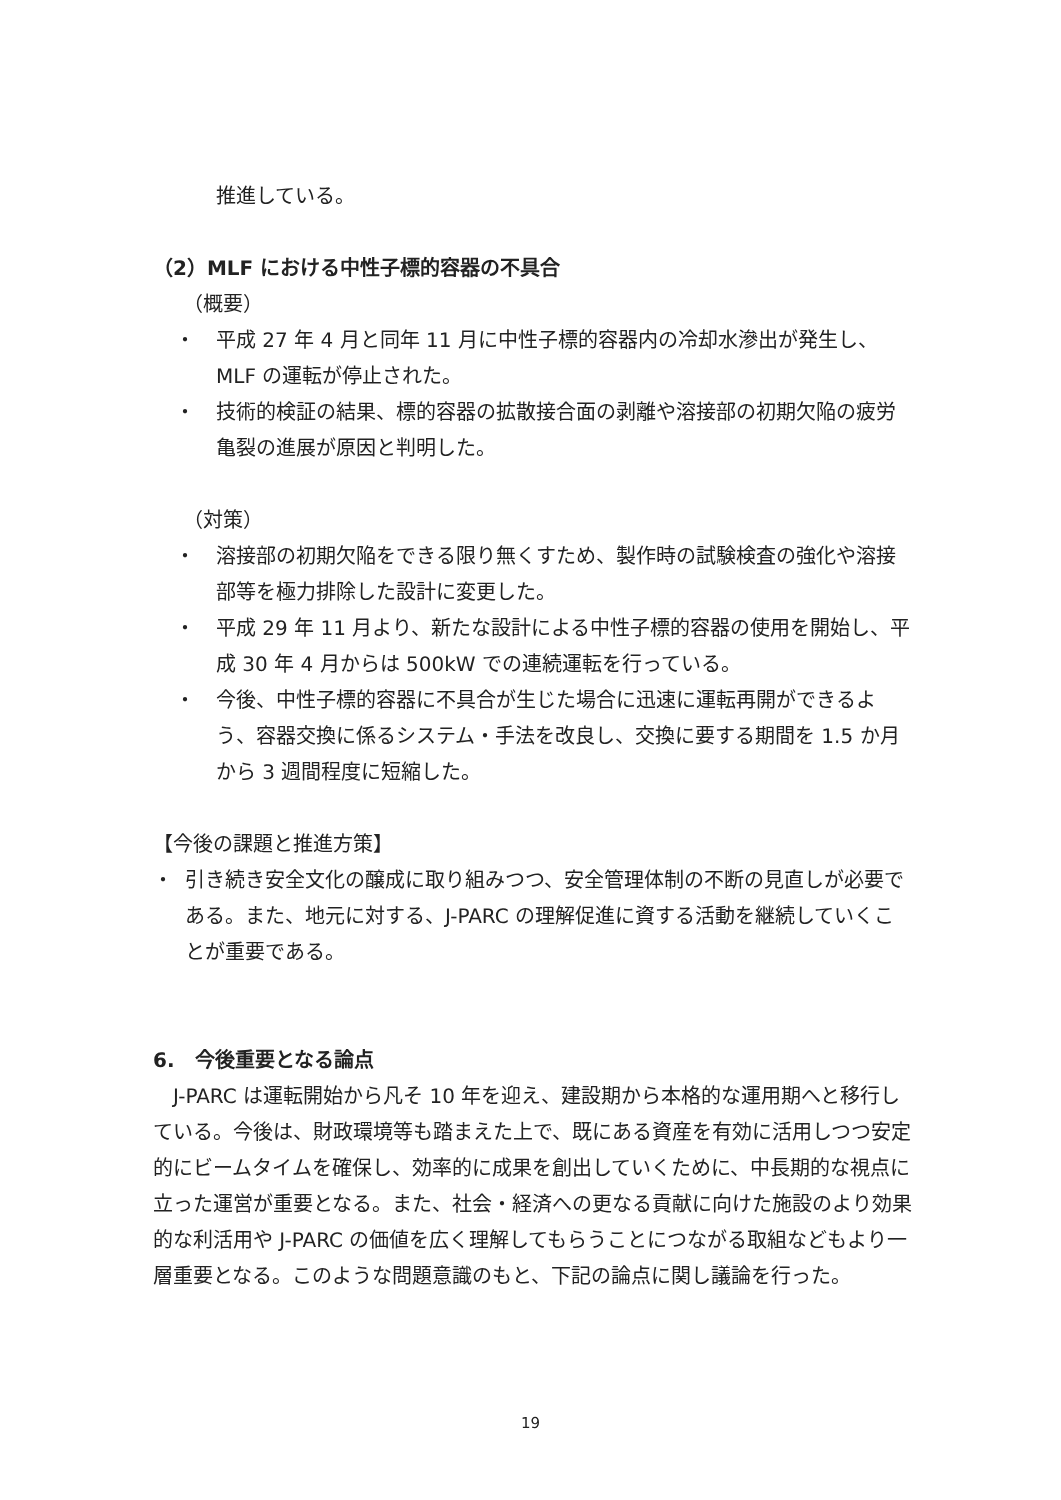推進している。
（2）MLF における中性子標的容器の不具合
（概要）
・ 平成 27 年 4 月と同年 11 月に中性子標的容器内の冷却水滲出が発生し、MLF の運転が停止された。
・ 技術的検証の結果、標的容器の拡散接合面の剥離や溶接部の初期欠陥の疲労亀裂の進展が原因と判明した。
（対策）
・ 溶接部の初期欠陥をできる限り無くすため、製作時の試験検査の強化や溶接部等を極力排除した設計に変更した。
・ 平成 29 年 11 月より、新たな設計による中性子標的容器の使用を開始し、平成 30 年 4 月からは 500kW での連続運転を行っている。
・ 今後、中性子標的容器に不具合が生じた場合に迅速に運転再開ができるよう、容器交換に係るシステム・手法を改良し、交換に要する期間を 1.5 か月から 3 週間程度に短縮した。
【今後の課題と推進方策】
・ 引き続き安全文化の醸成に取り組みつつ、安全管理体制の不断の見直しが必要である。また、地元に対する、J-PARC の理解促進に資する活動を継続していくことが重要である。
6.　今後重要となる論点
　J-PARC は運転開始から凡そ 10 年を迎え、建設期から本格的な運用期へと移行している。今後は、財政環境等も踏まえた上で、既にある資産を有効に活用しつつ安定的にビームタイムを確保し、効率的に成果を創出していくために、中長期的な視点に立った運営が重要となる。また、社会・経済への更なる貢献に向けた施設のより効果的な利活用や J-PARC の価値を広く理解してもらうことにつながる取組などもより一層重要となる。このような問題意識のもと、下記の論点に関し議論を行った。
19